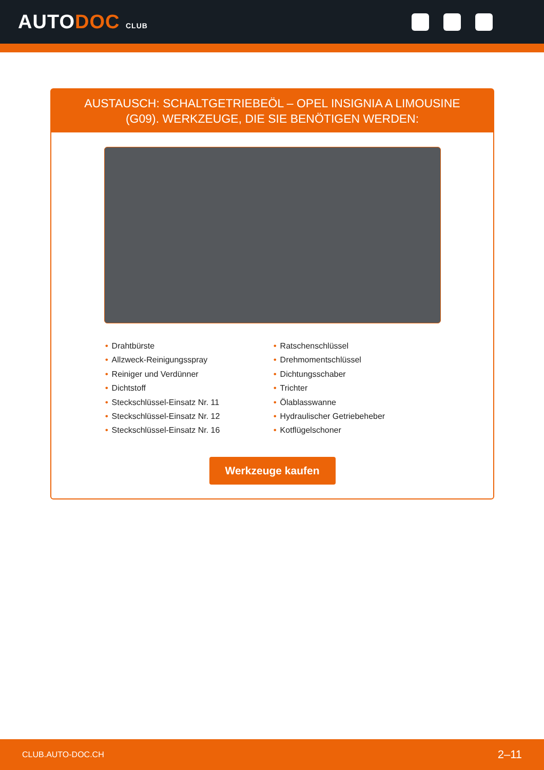AUTODOC CLUB
AUSTAUSCH: SCHALTGETRIEBEÖL – OPEL INSIGNIA A LIMOUSINE (G09). WERKZEUGE, DIE SIE BENÖTIGEN WERDEN:
• Drahtbürste
• Allzweck-Reinigungsspray
• Reiniger und Verdünner
• Dichtstoff
• Steckschlüssel-Einsatz Nr. 11
• Steckschlüssel-Einsatz Nr. 12
• Steckschlüssel-Einsatz Nr. 16
• Ratschenschlüssel
• Drehmomentschlüssel
• Dichtungsschaber
• Trichter
• Ölablasswanne
• Hydraulischer Getriebeheber
• Kotflügelschoner
Werkzeuge kaufen
CLUB.AUTO-DOC.CH 2–11